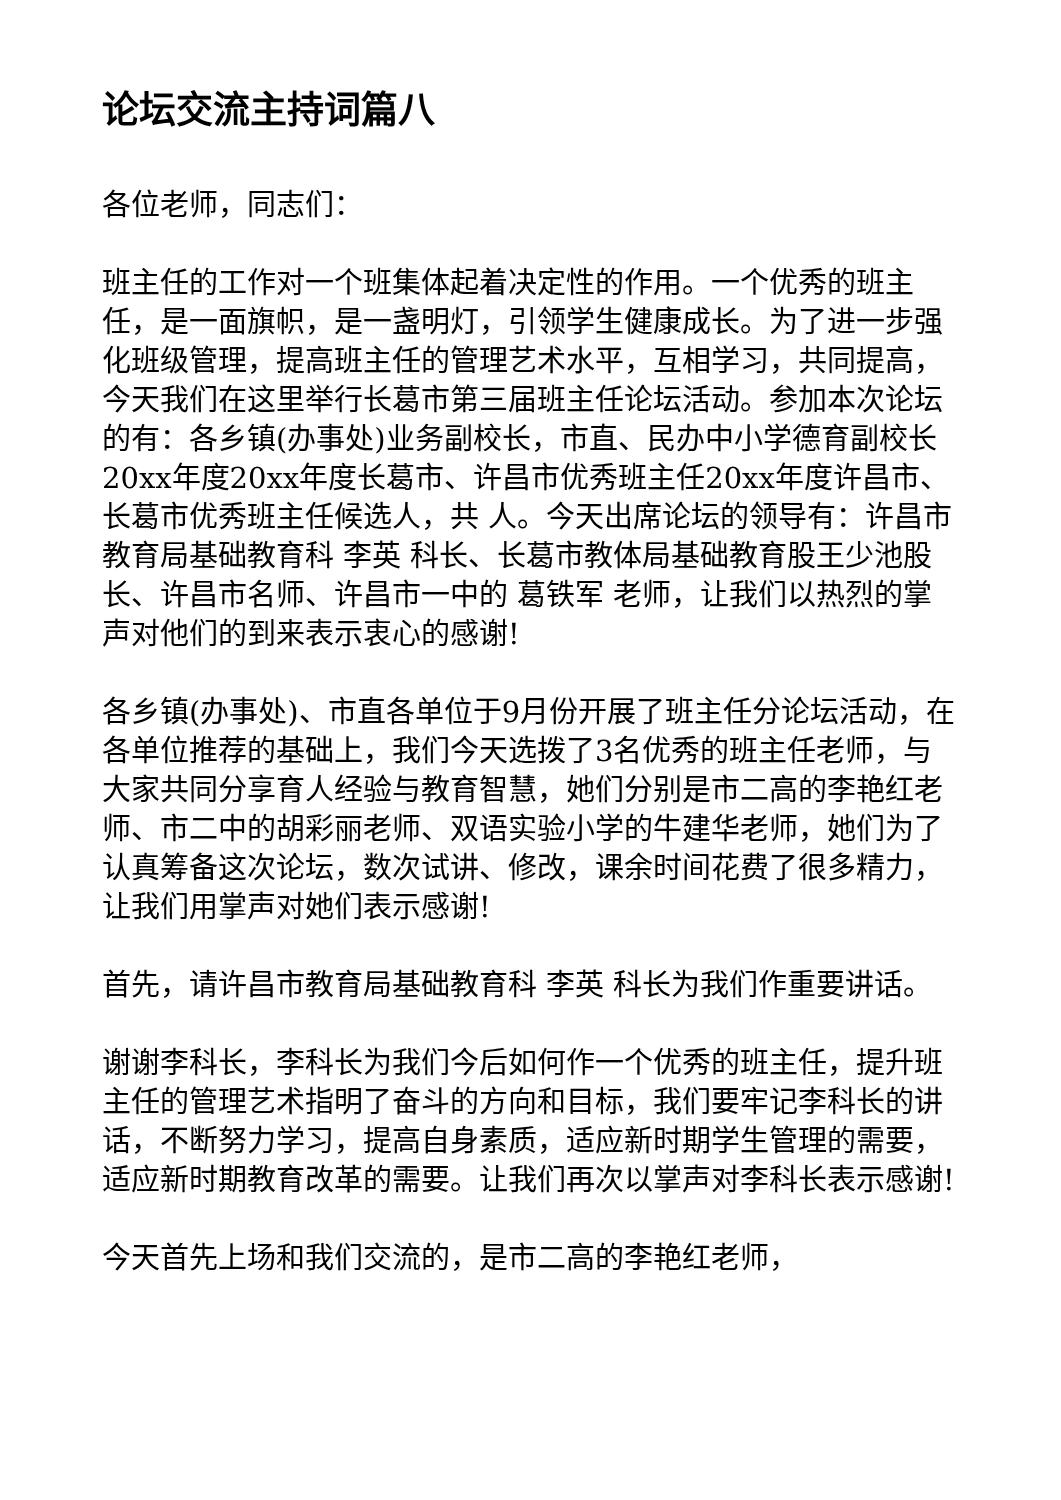论坛交流主持词篇八
各位老师，同志们：
班主任的工作对一个班集体起着决定性的作用。一个优秀的班主任，是一面旗帜，是一盏明灯，引领学生健康成长。为了进一步强化班级管理，提高班主任的管理艺术水平，互相学习，共同提高，今天我们在这里举行长葛市第三届班主任论坛活动。参加本次论坛的有：各乡镇(办事处)业务副校长，市直、民办中小学德育副校长20xx年度20xx年度长葛市、许昌市优秀班主任20xx年度许昌市、长葛市优秀班主任候选人，共 人。今天出席论坛的领导有：许昌市教育局基础教育科 李英 科长、长葛市教体局基础教育股王少池股长、许昌市名师、许昌市一中的 葛铁军 老师，让我们以热烈的掌声对他们的到来表示衷心的感谢!
各乡镇(办事处)、市直各单位于9月份开展了班主任分论坛活动，在各单位推荐的基础上，我们今天选拨了3名优秀的班主任老师，与大家共同分享育人经验与教育智慧，她们分别是市二高的李艳红老师、市二中的胡彩丽老师、双语实验小学的牛建华老师，她们为了认真筹备这次论坛，数次试讲、修改，课余时间花费了很多精力，让我们用掌声对她们表示感谢!
首先，请许昌市教育局基础教育科 李英 科长为我们作重要讲话。
谢谢李科长，李科长为我们今后如何作一个优秀的班主任，提升班主任的管理艺术指明了奋斗的方向和目标，我们要牢记李科长的讲话，不断努力学习，提高自身素质，适应新时期学生管理的需要，适应新时期教育改革的需要。让我们再次以掌声对李科长表示感谢!
今天首先上场和我们交流的，是市二高的李艳红老师，